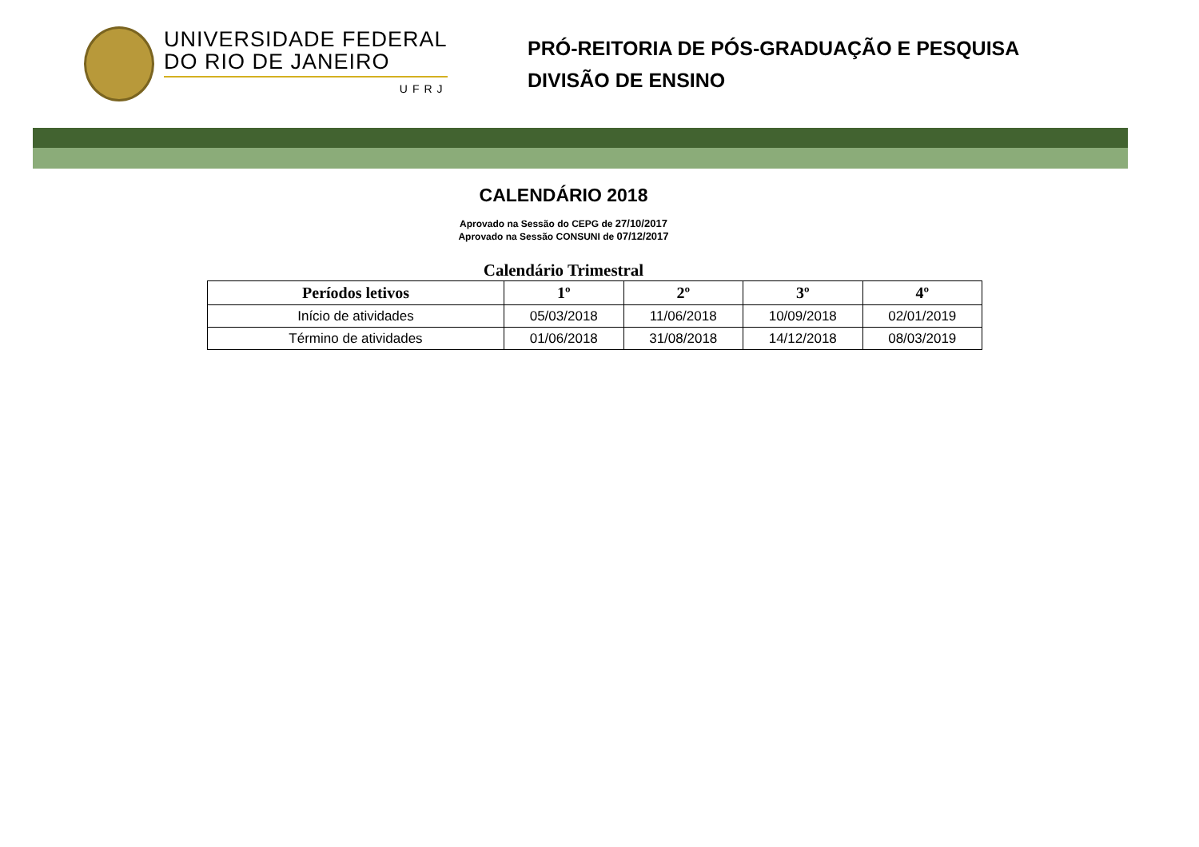UNIVERSIDADE FEDERAL
DO RIO DE JANEIRO
UFRJ
PRÓ-REITORIA DE PÓS-GRADUAÇÃO E PESQUISA
DIVISÃO DE ENSINO
CALENDÁRIO 2018
Aprovado na Sessão do CEPG de 27/10/2017
Aprovado na Sessão CONSUNI de 07/12/2017
Calendário Trimestral
| Períodos letivos | 1º | 2º | 3º | 4º |
| --- | --- | --- | --- | --- |
| Início de atividades | 05/03/2018 | 11/06/2018 | 10/09/2018 | 02/01/2019 |
| Término de atividades | 01/06/2018 | 31/08/2018 | 14/12/2018 | 08/03/2019 |